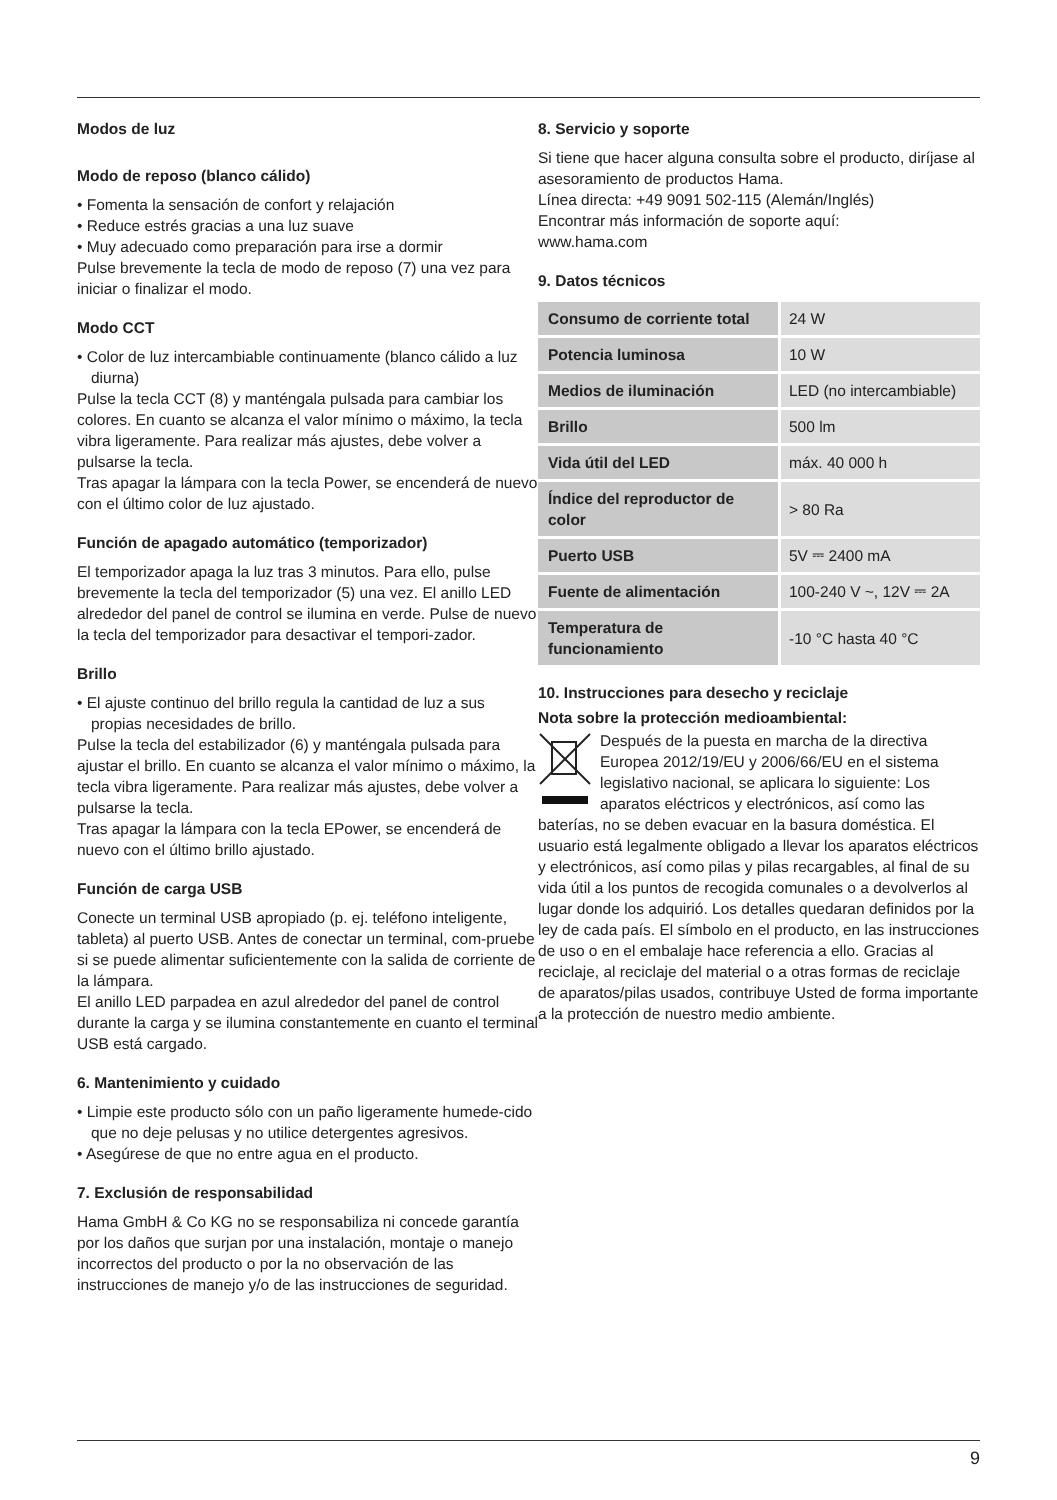Modos de luz
Modo de reposo (blanco cálido)
• Fomenta la sensación de confort y relajación
• Reduce estrés gracias a una luz suave
• Muy adecuado como preparación para irse a dormir
Pulse brevemente la tecla de modo de reposo (7) una vez para iniciar o finalizar el modo.
Modo CCT
• Color de luz intercambiable continuamente (blanco cálido a luz diurna)
Pulse la tecla CCT (8) y manténgala pulsada para cambiar los colores. En cuanto se alcanza el valor mínimo o máximo, la tecla vibra ligeramente. Para realizar más ajustes, debe volver a pulsarse la tecla.
Tras apagar la lámpara con la tecla Power, se encenderá de nuevo con el último color de luz ajustado.
Función de apagado automático (temporizador)
El temporizador apaga la luz tras 3 minutos. Para ello, pulse brevemente la tecla del temporizador (5) una vez. El anillo LED alrededor del panel de control se ilumina en verde. Pulse de nuevo la tecla del temporizador para desactivar el tempori-zador.
Brillo
• El ajuste continuo del brillo regula la cantidad de luz a sus propias necesidades de brillo.
Pulse la tecla del estabilizador (6) y manténgala pulsada para ajustar el brillo. En cuanto se alcanza el valor mínimo o máximo, la tecla vibra ligeramente. Para realizar más ajustes, debe volver a pulsarse la tecla.
Tras apagar la lámpara con la tecla EPower, se encenderá de nuevo con el último brillo ajustado.
Función de carga USB
Conecte un terminal USB apropiado (p. ej. teléfono inteligente, tableta) al puerto USB. Antes de conectar un terminal, com-pruebe si se puede alimentar suficientemente con la salida de corriente de la lámpara.
El anillo LED parpadea en azul alrededor del panel de control durante la carga y se ilumina constantemente en cuanto el terminal USB está cargado.
6. Mantenimiento y cuidado
• Limpie este producto sólo con un paño ligeramente humede-cido que no deje pelusas y no utilice detergentes agresivos.
• Asegúrese de que no entre agua en el producto.
7. Exclusión de responsabilidad
Hama GmbH & Co KG no se responsabiliza ni concede garantía por los daños que surjan por una instalación, montaje o manejo incorrectos del producto o por la no observación de las instrucciones de manejo y/o de las instrucciones de seguridad.
8. Servicio y soporte
Si tiene que hacer alguna consulta sobre el producto, diríjase al asesoramiento de productos Hama.
Línea directa: +49 9091 502-115 (Alemán/Inglés)
Encontrar más información de soporte aquí:
www.hama.com
9. Datos técnicos
| Consumo de corriente total | 24 W |
| Potencia luminosa | 10 W |
| Medios de iluminación | LED (no intercambiable) |
| Brillo | 500 lm |
| Vida útil del LED | máx. 40 000 h |
| Índice del reproductor de color | > 80 Ra |
| Puerto USB | 5V ⎓ 2400 mA |
| Fuente de alimentación | 100-240 V ~, 12V ⎓ 2A |
| Temperatura de funcionamiento | -10 °C hasta 40 °C |
10. Instrucciones para desecho y reciclaje
Nota sobre la protección medioambiental:
Después de la puesta en marcha de la directiva Europea 2012/19/EU y 2006/66/EU en el sistema legislativo nacional, se aplicara lo siguiente: Los aparatos eléctricos y electrónicos, así como las baterías, no se deben evacuar en la basura doméstica. El usuario está legalmente obligado a llevar los aparatos eléctricos y electrónicos, así como pilas y pilas recargables, al final de su vida útil a los puntos de recogida comunales o a devolverlos al lugar donde los adquirió. Los detalles quedaran definidos por la ley de cada país. El símbolo en el producto, en las instrucciones de uso o en el embalaje hace referencia a ello. Gracias al reciclaje, al reciclaje del material o a otras formas de reciclaje de aparatos/pilas usados, contribuye Usted de forma importante a la protección de nuestro medio ambiente.
9